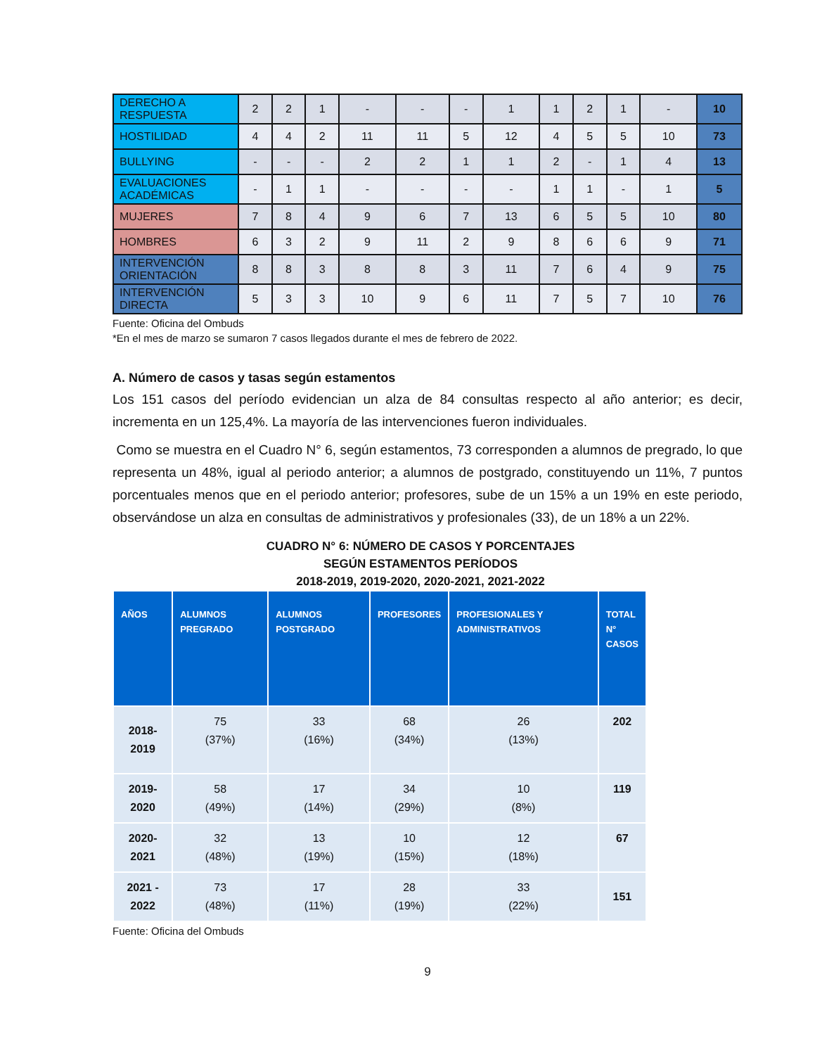| DERECHO A RESPUESTA | 2 | 2 | 1 | - | - | - | 1 | 1 | 2 | 1 | - | 10 |
| HOSTILIDAD | 4 | 4 | 2 | 11 | 11 | 5 | 12 | 4 | 5 | 5 | 10 | 73 |
| BULLYING | - | - | - | 2 | 2 | 1 | 1 | 2 | - | 1 | 4 | 13 |
| EVALUACIONES ACADÉMICAS | - | 1 | 1 | - | - | - | - | 1 | 1 | - | 1 | 5 |
| MUJERES | 7 | 8 | 4 | 9 | 6 | 7 | 13 | 6 | 5 | 5 | 10 | 80 |
| HOMBRES | 6 | 3 | 2 | 9 | 11 | 2 | 9 | 8 | 6 | 6 | 9 | 71 |
| INTERVENCIÓN ORIENTACIÓN | 8 | 8 | 3 | 8 | 8 | 3 | 11 | 7 | 6 | 4 | 9 | 75 |
| INTERVENCIÓN DIRECTA | 5 | 3 | 3 | 10 | 9 | 6 | 11 | 7 | 5 | 7 | 10 | 76 |
Fuente: Oficina del Ombuds
*En el mes de marzo se sumaron 7 casos llegados durante el mes de febrero de 2022.
A. Número de casos y tasas según estamentos
Los 151 casos del período evidencian un alza de 84 consultas respecto al año anterior; es decir, incrementa en un 125,4%. La mayoría de las intervenciones fueron individuales.
Como se muestra en el Cuadro N° 6, según estamentos, 73 corresponden a alumnos de pregrado, lo que representa un 48%, igual al periodo anterior; a alumnos de postgrado, constituyendo un 11%, 7 puntos porcentuales menos que en el periodo anterior; profesores, sube de un 15% a un 19% en este periodo, observándose un alza en consultas de administrativos y profesionales (33), de un 18% a un 22%.
CUADRO N° 6: NÚMERO DE CASOS Y PORCENTAJES
SEGÚN ESTAMENTOS PERÍODOS
2018-2019, 2019-2020, 2020-2021, 2021-2022
| AÑOS | ALUMNOS PREGRADO | ALUMNOS POSTGRADO | PROFESORES | PROFESIONALES Y ADMINISTRATIVOS | TOTAL N° CASOS |
| --- | --- | --- | --- | --- | --- |
| 2018-2019 | 75 (37%) | 33 (16%) | 68 (34%) | 26 (13%) | 202 |
| 2019-2020 | 58 (49%) | 17 (14%) | 34 (29%) | 10 (8%) | 119 |
| 2020-2021 | 32 (48%) | 13 (19%) | 10 (15%) | 12 (18%) | 67 |
| 2021 - 2022 | 73 (48%) | 17 (11%) | 28 (19%) | 33 (22%) | 151 |
Fuente: Oficina del Ombuds
9